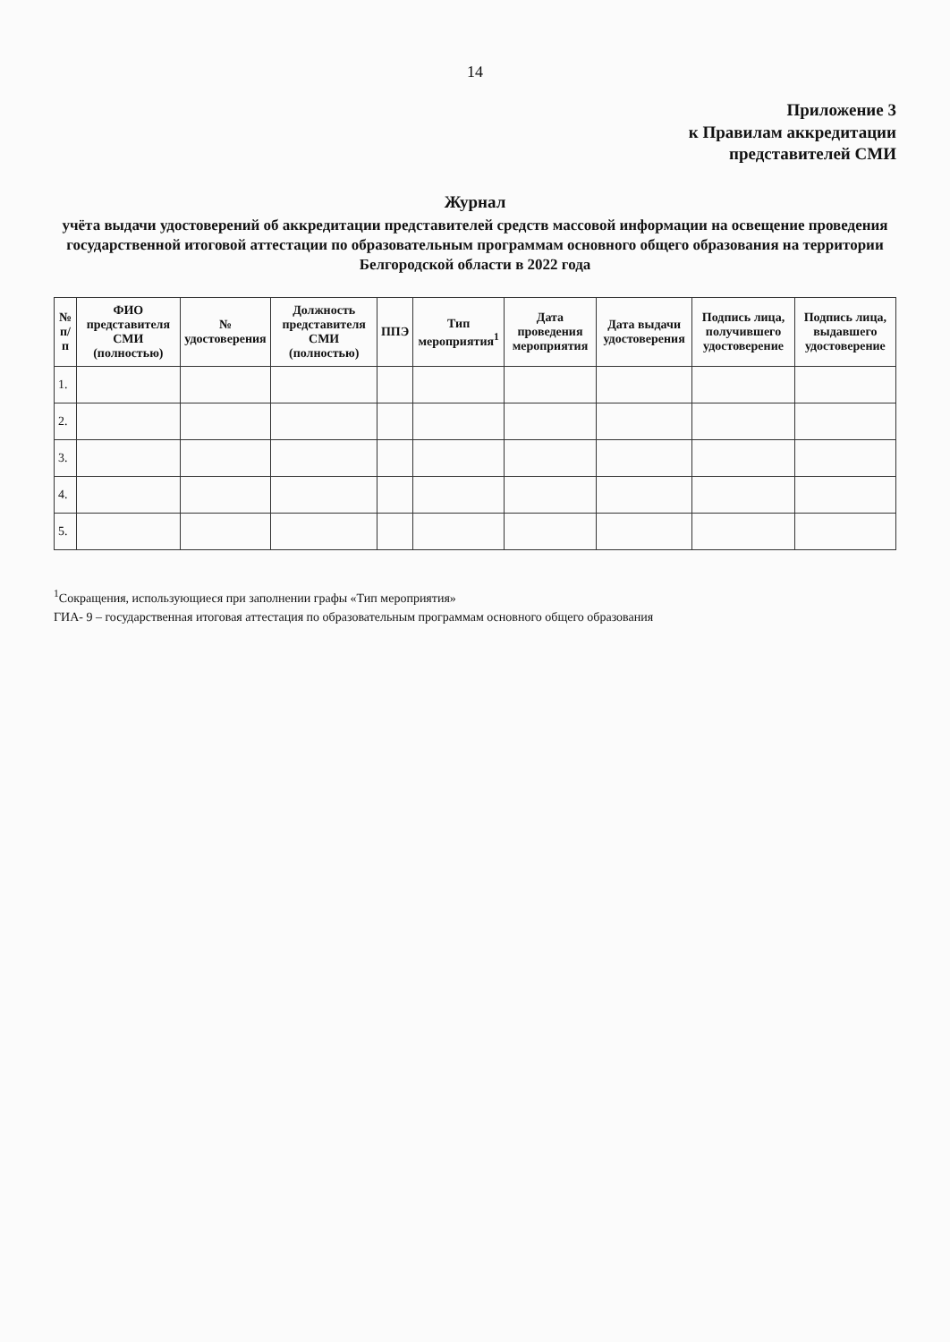14
Приложение 3
к Правилам аккредитации
представителей СМИ
Журнал
учёта выдачи удостоверений об аккредитации представителей средств массовой информации на освещение проведения государственной итоговой аттестации по образовательным программам основного общего образования на территории Белгородской области в 2022 года
| № п/п | ФИО представителя СМИ (полностью) | № удостоверения | Должность представителя СМИ (полностью) | ППЭ | Тип мероприятия<sup>1</sup> | Дата проведения мероприятия | Дата выдачи удостоверения | Подпись лица, получившего удостоверение | Подпись лица, выдавшего удостоверение |
| --- | --- | --- | --- | --- | --- | --- | --- | --- | --- |
| 1. | | | | | | | | | |
| 2. | | | | | | | | | |
| 3. | | | | | | | | | |
| 4. | | | | | | | | | |
| 5. | | | | | | | | | |
<sup>1</sup> Сокращения, использующиеся при заполнении графы «Тип мероприятия»
ГИА- 9 – государственная итоговая аттестация по образовательным программам основного общего образования